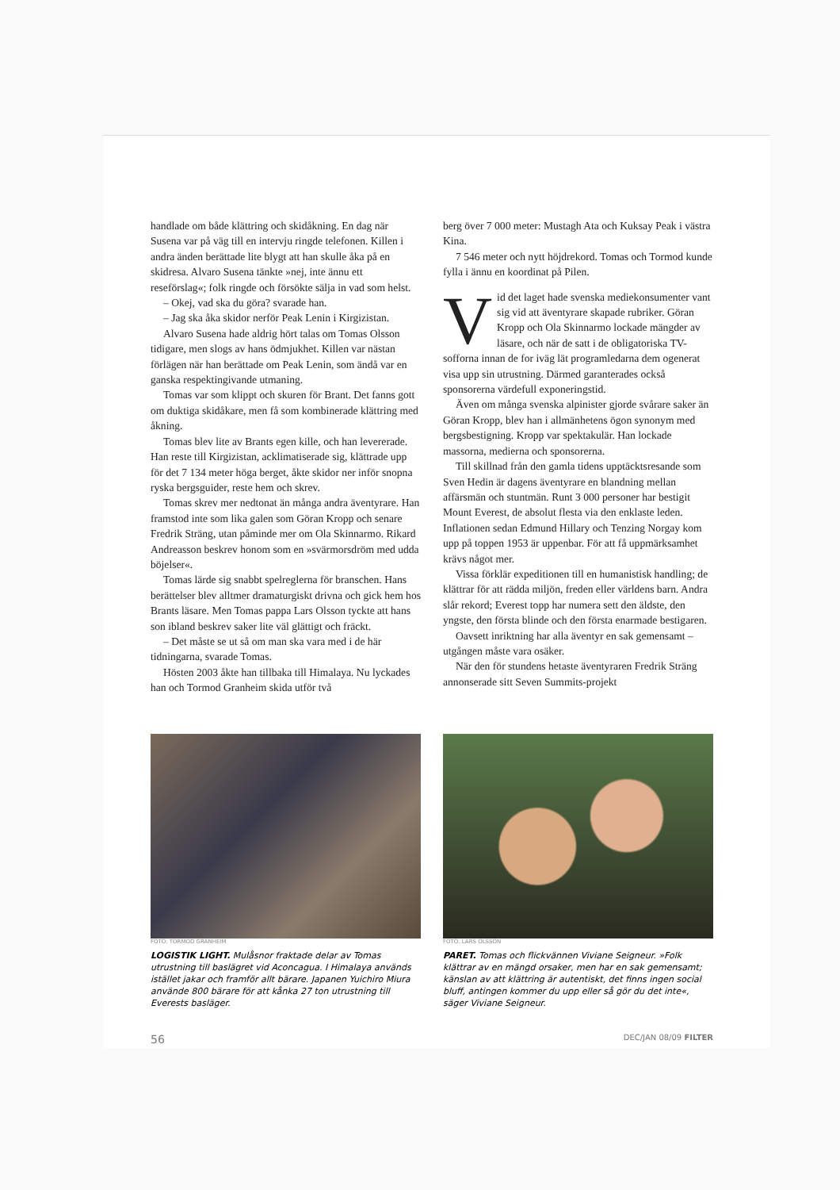handlade om både klättring och skidåkning. En dag när Susena var på väg till en intervju ringde telefonen. Killen i andra änden berättade lite blygt att han skulle åka på en skidresa. Alvaro Susena tänkte »nej, inte ännu ett reseförslag«; folk ringde och försökte sälja in vad som helst.
– Okej, vad ska du göra? svarade han.
– Jag ska åka skidor nerför Peak Lenin i Kirgizistan.
Alvaro Susena hade aldrig hört talas om Tomas Olsson tidigare, men slogs av hans ödmjukhet. Killen var nästan förlägen när han berättade om Peak Lenin, som ändå var en ganska respektingivande utmaning.
Tomas var som klippt och skuren för Brant. Det fanns gott om duktiga skidåkare, men få som kombinerade klättring med åkning.
Tomas blev lite av Brants egen kille, och han levererade. Han reste till Kirgizistan, acklimatiserade sig, klättrade upp för det 7 134 meter höga berget, åkte skidor ner inför snopna ryska bergsguider, reste hem och skrev.
Tomas skrev mer nedtonat än många andra äventyrare. Han framstod inte som lika galen som Göran Kropp och senare Fredrik Sträng, utan påminde mer om Ola Skinnarmo. Rikard Andreasson beskrev honom som en »svärmorsdröm med udda böjelser«.
Tomas lärde sig snabbt spelreglerna för branschen. Hans berättelser blev alltmer dramaturgiskt drivna och gick hem hos Brants läsare. Men Tomas pappa Lars Olsson tyckte att hans son ibland beskrev saker lite väl glättigt och fräckt.
– Det måste se ut så om man ska vara med i de här tidningarna, svarade Tomas.
Hösten 2003 åkte han tillbaka till Himalaya. Nu lyckades han och Tormod Granheim skida utför två
berg över 7 000 meter: Mustagh Ata och Kuksay Peak i västra Kina.
7 546 meter och nytt höjdrekord. Tomas och Tormod kunde fylla i ännu en koordinat på Pilen.
Vid det laget hade svenska mediekonsumenter vant sig vid att äventyrare skapade rubriker. Göran Kropp och Ola Skinnarmo lockade mängder av läsare, och när de satt i de obligatoriska TV-sofforna innan de for iväg lät programledarna dem ogenerat visa upp sin utrustning. Därmed garanterades också sponsorerna värdefull exponeringstid.
Även om många svenska alpinister gjorde svårare saker än Göran Kropp, blev han i allmänhetens ögon synonym med bergsbestigning. Kropp var spektakulär. Han lockade massorna, medierna och sponsorerna.
Till skillnad från den gamla tidens upptäcktsresande som Sven Hedin är dagens äventyrare en blandning mellan affärsmän och stuntmän. Runt 3 000 personer har bestigit Mount Everest, de absolut flesta via den enklaste leden. Inflationen sedan Edmund Hillary och Tenzing Norgay kom upp på toppen 1953 är uppenbar. För att få uppmärksamhet krävs något mer.
Vissa förklär expeditionen till en humanistisk handling; de klättrar för att rädda miljön, freden eller världens barn. Andra slår rekord; Everest topp har numera sett den äldste, den yngste, den första blinde och den första enarmade bestigaren.
Oavsett inriktning har alla äventyr en sak gemensamt – utgången måste vara osäker.
När den för stundens hetaste äventyraren Fredrik Sträng annonserade sitt Seven Summits-projekt
FOTO: TORMOD GRANHEIM
LOGISTIK LIGHT. Mulåsnor fraktade delar av Tomas utrustning till baslägret vid Aconcagua. I Himalaya används istället jakar och framför allt bärare. Japanen Yuichiro Miura använde 800 bärare för att kånka 27 ton utrustning till Everests basläger.
FOTO: LARS OLSSON
PARET. Tomas och flickvännen Viviane Seigneur. »Folk klättrar av en mängd orsaker, men har en sak gemensamt; känslan av att klättring är autentiskt, det finns ingen social bluff, antingen kommer du upp eller så gör du det inte«, säger Viviane Seigneur.
56 DEC/JAN 08/09 FILTER